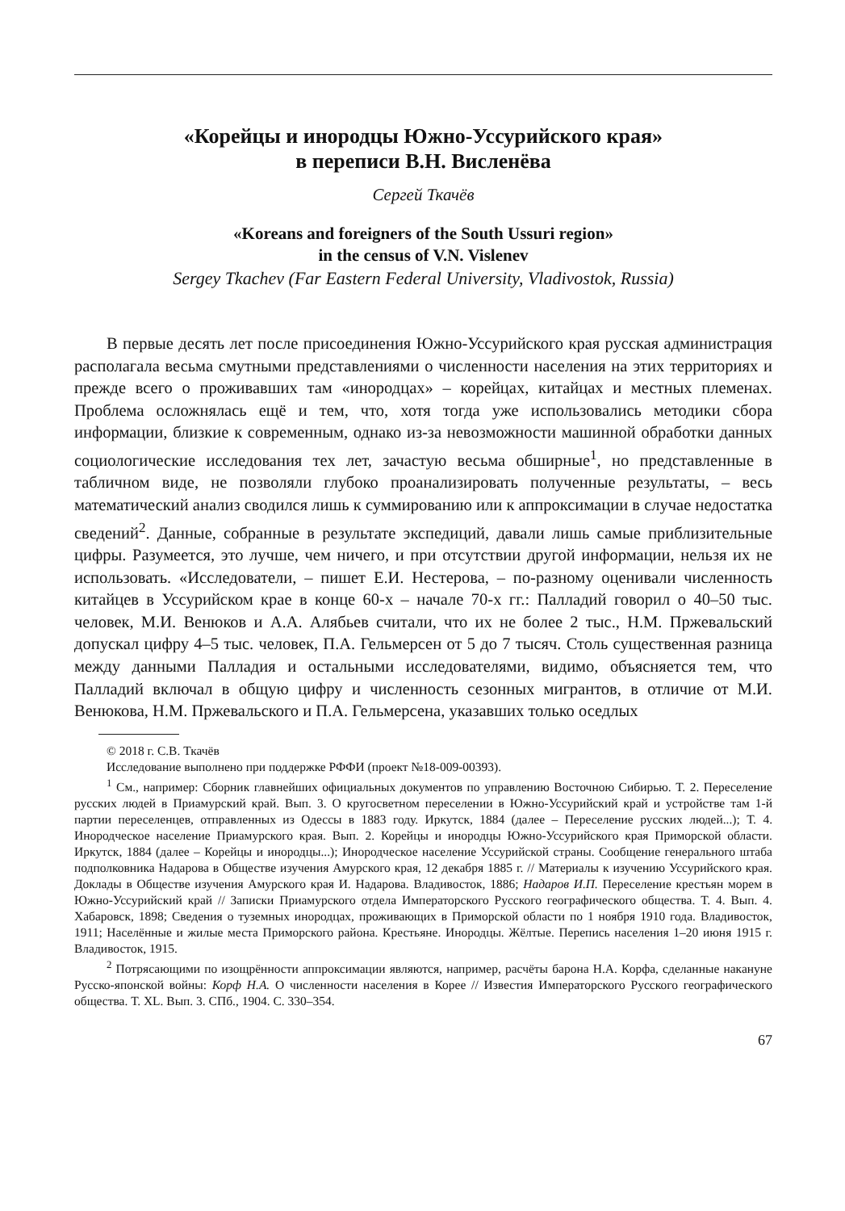«Корейцы и инородцы Южно-Уссурийского края»
в переписи В.Н. Висленёва
Сергей Ткачёв
«Koreans and foreigners of the South Ussuri region»
in the census of V.N. Vislenev
Sergey Tkachev (Far Eastern Federal University, Vladivostok, Russia)
В первые десять лет после присоединения Южно-Уссурийского края русская администрация располагала весьма смутными представлениями о численности населения на этих территориях и прежде всего о проживавших там «инородцах» – корейцах, китайцах и местных племенах. Проблема осложнялась ещё и тем, что, хотя тогда уже использовались методики сбора информации, близкие к современным, однако из-за невозможности машинной обработки данных социологические исследования тех лет, зачастую весьма обширные<sup>1</sup>, но представленные в табличном виде, не позволяли глубоко проанализировать полученные результаты, – весь математический анализ сводился лишь к суммированию или к аппроксимации в случае недостатка сведений<sup>2</sup>. Данные, собранные в результате экспедиций, давали лишь самые приблизительные цифры. Разумеется, это лучше, чем ничего, и при отсутствии другой информации, нельзя их не использовать. «Исследователи, – пишет Е.И. Нестерова, – по-разному оценивали численность китайцев в Уссурийском крае в конце 60-х – начале 70-х гг.: Палладий говорил о 40–50 тыс. человек, М.И. Венюков и А.А. Алябьев считали, что их не более 2 тыс., Н.М. Пржевальский допускал цифру 4–5 тыс. человек, П.А. Гельмерсен от 5 до 7 тысяч. Столь существенная разница между данными Палладия и остальными исследователями, видимо, объясняется тем, что Палладий включал в общую цифру и численность сезонных мигрантов, в отличие от М.И. Венюкова, Н.М. Пржевальского и П.А. Гельмерсена, указавших только оседлых
© 2018 г. С.В. Ткачёв
Исследование выполнено при поддержке РФФИ (проект №18-009-00393).
<sup>1</sup> См., например: Сборник главнейших официальных документов по управлению Восточною Сибирью. Т. 2. Переселение русских людей в Приамурский край. Вып. 3. О кругосветном переселении в Южно-Уссурийский край и устройстве там 1-й партии переселенцев, отправленных из Одессы в 1883 году. Иркутск, 1884 (далее – Переселение русских людей...); Т. 4. Инородческое население Приамурского края. Вып. 2. Корейцы и инородцы Южно-Уссурийского края Приморской области. Иркутск, 1884 (далее – Корейцы и инородцы...); Инородческое население Уссурийской страны. Сообщение генерального штаба подполковника Надарова в Обществе изучения Амурского края, 12 декабря 1885 г. // Материалы к изучению Уссурийского края. Доклады в Обществе изучения Амурского края И. Надарова. Владивосток, 1886; Надаров И.П. Переселение крестьян морем в Южно-Уссурийский край // Записки Приамурского отдела Императорского Русского географического общества. Т. 4. Вып. 4. Хабаровск, 1898; Сведения о туземных инородцах, проживающих в Приморской области по 1 ноября 1910 года. Владивосток, 1911; Населённые и жилые места Приморского района. Крестьяне. Инородцы. Жёлтые. Перепись населения 1–20 июня 1915 г. Владивосток, 1915.
<sup>2</sup> Потрясающими по изощрённости аппроксимации являются, например, расчёты барона Н.А. Корфа, сделанные накануне Русско-японской войны: Корф Н.А. О численности населения в Корее // Известия Императорского Русского географического общества. Т. XL. Вып. 3. СПб., 1904. С. 330–354.
67